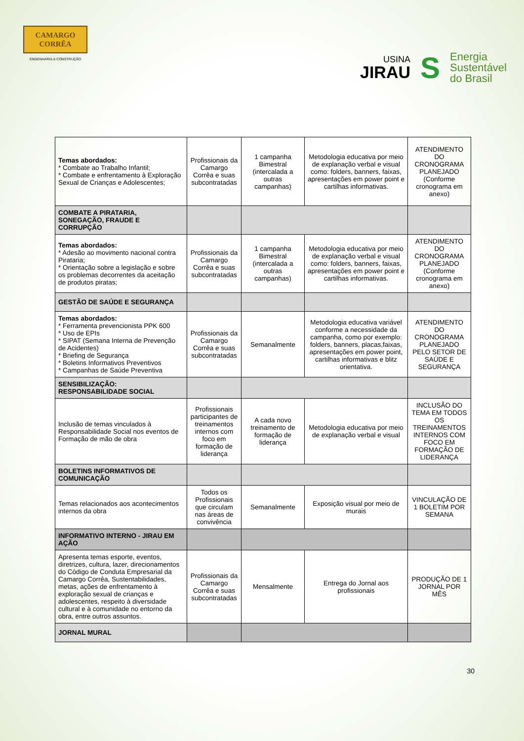CAMARGO
CORRÊA
ENGENHARIA & CONSTRUÇÃO
USINA
JIRAU
S
Energia
Sustentável
do Brasil
| Temas abordados: * Combate ao Trabalho Infantil; * Combate e enfrentamento à Exploração Sexual de Crianças e Adolescentes; | Profissionais da Camargo Corrêa e suas subcontratadas | 1 campanha Bimestral (intercalada a outras campanhas) | Metodologia educativa por meio de explanação verbal e visual como: folders, banners, faixas, apresentações em power point e cartilhas informativas. | ATENDIMENTO DO CRONOGRAMA PLANEJADO (Conforme cronograma em anexo) |
| COMBATE A PIRATARIA, SONEGAÇÃO, FRAUDE E CORRUPÇÃO | | | | |
| Temas abordados: * Adesão ao movimento nacional contra Pirataria; * Orientação sobre a legislação e sobre os problemas decorrentes da aceitação de produtos piratas; | Profissionais da Camargo Corrêa e suas subcontratadas | 1 campanha Bimestral (intercalada a outras campanhas) | Metodologia educativa por meio de explanação verbal e visual como: folders, banners, faixas, apresentações em power point e cartilhas informativas. | ATENDIMENTO DO CRONOGRAMA PLANEJADO (Conforme cronograma em anexo) |
| GESTÃO DE SAÚDE E SEGURANÇA | | | | |
| Temas abordados: * Ferramenta prevencionista PPK 600 * Uso de EPIs * SIPAT (Semana Interna de Prevenção de Acidentes) * Briefing de Segurança * Boletins Informativos Preventivos * Campanhas de Saúde Preventiva | Profissionais da Camargo Corrêa e suas subcontratadas | Semanalmente | Metodologia educativa variável conforme a necessidade da campanha, como por exemplo: folders, banners, placas,faixas, apresentações em power point, cartilhas informativas e blitz orientativa. | ATENDIMENTO DO CRONOGRAMA PLANEJADO PELO SETOR DE SAÚDE E SEGURANÇA |
| SENSIBILIZAÇÃO: RESPONSABILIDADE SOCIAL | | | | |
| Inclusão de temas vinculados à Responsabilidade Social nos eventos de Formação de mão de obra | Profissionais participantes de treinamentos internos com foco em formação de liderança | A cada novo treinamento de formação de liderança | Metodologia educativa por meio de explanação verbal e visual | INCLUSÃO DO TEMA EM TODOS OS TREINAMENTOS INTERNOS COM FOCO EM FORMAÇÃO DE LIDERANÇA |
| BOLETINS INFORMATIVOS DE COMUNICAÇÃO | | | | |
| Temas relacionados aos acontecimentos internos da obra | Todos os Profissionais que circulam nas áreas de convivência | Semanalmente | Exposição visual por meio de murais | VINCULAÇÃO DE 1 BOLETIM POR SEMANA |
| INFORMATIVO INTERNO - JIRAU EM AÇÃO | | | | |
| Apresenta temas esporte, eventos, diretrizes, cultura, lazer, direcionamentos do Código de Conduta Empresarial da Camargo Corrêa, Sustentabilidades, metas, ações de enfrentamento à exploração sexual de crianças e adolescentes, respeito à diversidade cultural e à comunidade no entorno da obra, entre outros assuntos. | Profissionais da Camargo Corrêa e suas subcontratadas | Mensalmente | Entrega do Jornal aos profissionais | PRODUÇÃO DE 1 JORNAL POR MÊS |
| JORNAL MURAL | | | | |
30